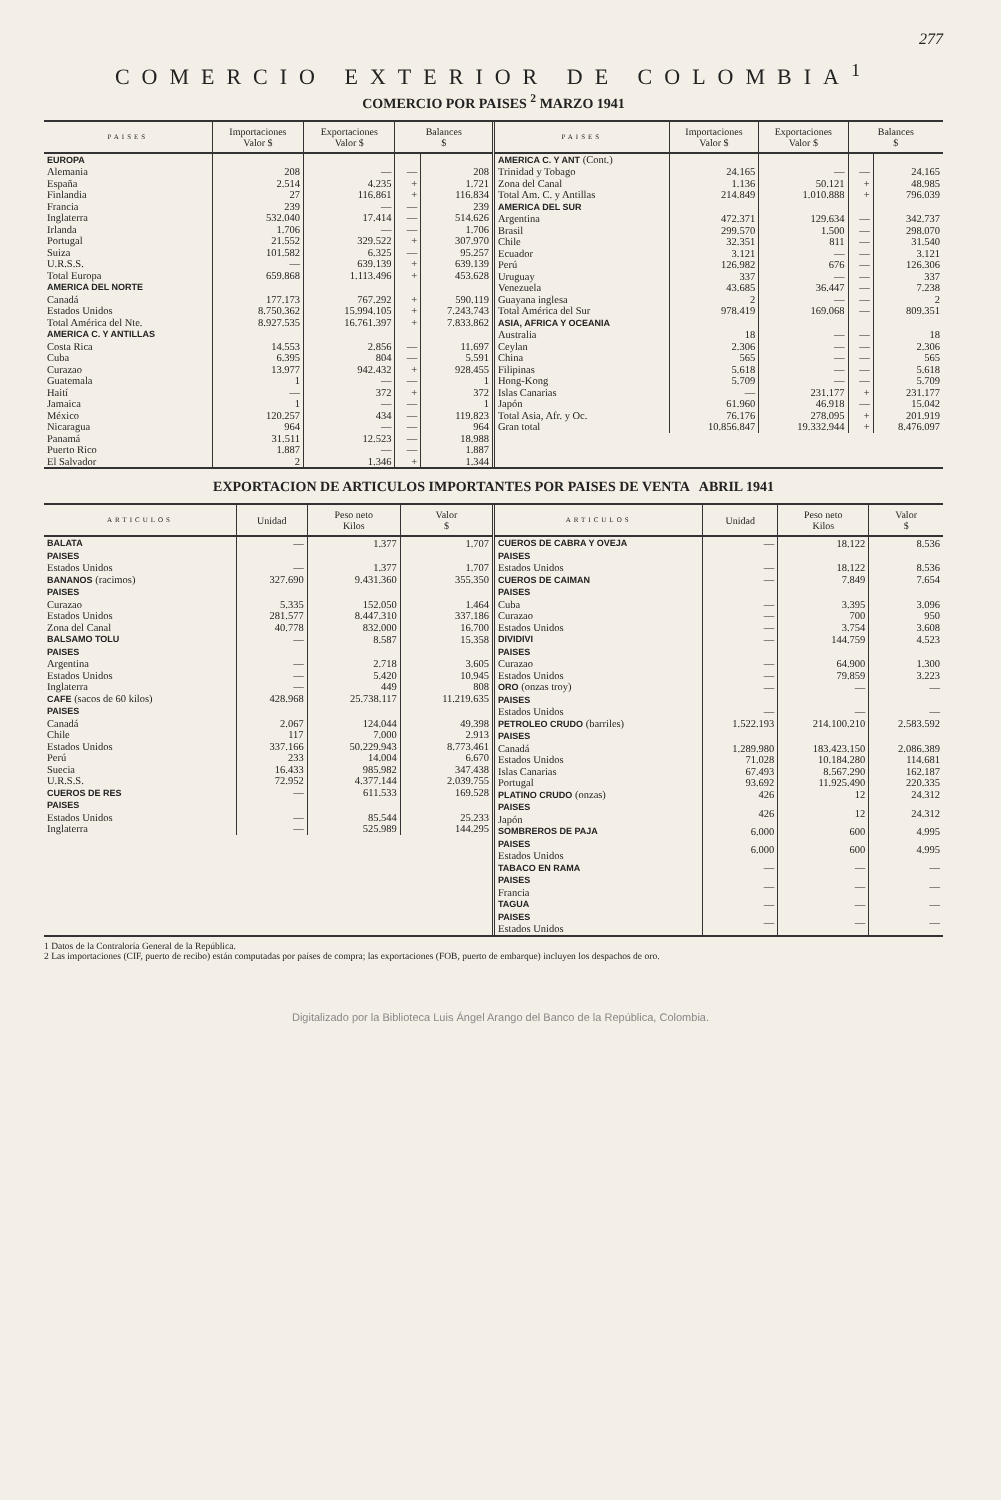277
COMERCIO EXTERIOR DE COLOMBIA<sup>1</sup>
COMERCIO POR PAISES <sup>2</sup> MARZO 1941
| PAISES | Importaciones Valor $ | Exportaciones Valor $ | Balances $ | |
| --- | --- | --- | --- | --- |
| EUROPA | | | | |
| Alemania | 208 | — | — | 208 |
| España | 2.514 | 4.235 | + | 1.721 |
| Finlandia | 27 | 116.861 | + | 116.834 |
| Francia | 239 | — | — | 239 |
| Inglaterra | 532.040 | 17.414 | — | 514.626 |
| Irlanda | 1.706 | — | — | 1.706 |
| Portugal | 21.552 | 329.522 | + | 307.970 |
| Suiza | 101.582 | 6.325 | — | 95.257 |
| U.R.S.S. | — | 639.139 | + | 639.139 |
| Total Europa | 659.868 | 1.113.496 | + | 453.628 |
| AMERICA DEL NORTE | | | | |
| Canadá | 177.173 | 767.292 | + | 590.119 |
| Estados Unidos | 8.750.362 | 15.994.105 | + | 7.243.743 |
| Total América del Nte. | 8.927.535 | 16.761.397 | + | 7.833.862 |
| AMERICA C. Y ANTILLAS | | | | |
| Costa Rica | 14.553 | 2.856 | — | 11.697 |
| Cuba | 6.395 | 804 | — | 5.591 |
| Curazao | 13.977 | 942.432 | + | 928.455 |
| Guatemala | 1 | — | — | 1 |
| Haití | — | 372 | + | 372 |
| Jamaica | 1 | — | — | 1 |
| México | 120.257 | 434 | — | 119.823 |
| Nicaragua | 964 | — | — | 964 |
| Panamá | 31.511 | 12.523 | — | 18.988 |
| Puerto Rico | 1.887 | — | — | 1.887 |
| El Salvador | 2 | 1.346 | + | 1.344 |
| PAISES | Importaciones Valor $ | Exportaciones Valor $ | Balances $ | |
| --- | --- | --- | --- | --- |
| AMERICA C. Y ANT (Cont.) | | | | |
| Trinidad y Tobago | 24.165 | — | — | 24.165 |
| Zona del Canal | 1.136 | 50.121 | + | 48.985 |
| Total Am. C. y Antillas | 214.849 | 1.010.888 | + | 796.039 |
| AMERICA DEL SUR | | | | |
| Argentina | 472.371 | 129.634 | — | 342.737 |
| Brasil | 299.570 | 1.500 | — | 298.070 |
| Chile | 32.351 | 811 | — | 31.540 |
| Ecuador | 3.121 | — | — | 3.121 |
| Perú | 126.982 | 676 | — | 126.306 |
| Uruguay | 337 | — | — | 337 |
| Venezuela | 43.685 | 36.447 | — | 7.238 |
| Guayana inglesa | 2 | — | — | 2 |
| Total América del Sur | 978.419 | 169.068 | — | 809.351 |
| ASIA, AFRICA Y OCEANIA | | | | |
| Australia | 18 | — | — | 18 |
| Ceylan | 2.306 | — | — | 2.306 |
| China | 565 | — | — | 565 |
| Filipinas | 5.618 | — | — | 5.618 |
| Hong-Kong | 5.709 | — | — | 5.709 |
| Islas Canarias | — | 231.177 | + | 231.177 |
| Japón | 61.960 | 46.918 | — | 15.042 |
| Total Asia, Afr. y Oc. | 76.176 | 278.095 | + | 201.919 |
| Gran total | 10.856.847 | 19.332.944 | + | 8.476.097 |
EXPORTACION DE ARTICULOS IMPORTANTES POR PAISES DE VENTA ABRIL 1941
| ARTICULOS | Unidad | Peso neto Kilos | Valor $ |
| --- | --- | --- | --- |
| BALATA | — | 1.377 | 1.707 |
| PAISES | | | |
| Estados Unidos | — | 1.377 | 1.707 |
| BANANOS (racimos) | 327.690 | 9.431.360 | 355.350 |
| PAISES | | | |
| Curazao | 5.335 | 152.050 | 1.464 |
| Estados Unidos | 281.577 | 8.447.310 | 337.186 |
| Zona del Canal | 40.778 | 832.000 | 16.700 |
| BALSAMO TOLU | — | 8.587 | 15.358 |
| PAISES | | | |
| Argentina | — | 2.718 | 3.605 |
| Estados Unidos | — | 5.420 | 10.945 |
| Inglaterra | — | 449 | 808 |
| CAFE (sacos de 60 kilos) | 428.968 | 25.738.117 | 11.219.635 |
| PAISES | | | |
| Canadá | 2.067 | 124.044 | 49.398 |
| Chile | 117 | 7.000 | 2.913 |
| Estados Unidos | 337.166 | 50.229.943 | 8.773.461 |
| Perú | 233 | 14.004 | 6.670 |
| Suecia | 16.433 | 985.982 | 347.438 |
| U.R.S.S. | 72.952 | 4.377.144 | 2.039.755 |
| CUEROS DE RES | — | 611.533 | 169.528 |
| PAISES | | | |
| Estados Unidos | — | 85.544 | 25.233 |
| Inglaterra | — | 525.989 | 144.295 |
| ARTICULOS | Unidad | Peso neto Kilos | Valor $ |
| --- | --- | --- | --- |
| CUEROS DE CABRA Y OVEJA | — | 18.122 | 8.536 |
| PAISES | | | |
| Estados Unidos | — | 18.122 | 8.536 |
| CUEROS DE CAIMAN | — | 7.849 | 7.654 |
| PAISES | | | |
| Cuba | — | 3.395 | 3.096 |
| Curazao | — | 700 | 950 |
| Estados Unidos | — | 3.754 | 3.608 |
| DIVIDIVI | — | 144.759 | 4.523 |
| PAISES | | | |
| Curazao | — | 64.900 | 1.300 |
| Estados Unidos | — | 79.859 | 3.223 |
| ORO (onzas troy) | — | — | — |
| PAISES | | | |
| Estados Unidos | — | — | — |
| PETROLEO CRUDO (barriles) | 1.522.193 | 214.100.210 | 2.583.592 |
| PAISES | | | |
| Canadá | 1.289.980 | 183.423.150 | 2.086.389 |
| Estados Unidos | 71.028 | 10.184.280 | 114.681 |
| Islas Canarias | 67.493 | 8.567.290 | 162.187 |
| Portugal | 93.692 | 11.925.490 | 220.335 |
| PLATINO CRUDO (onzas) | 426 | 12 | 24.312 |
| PAISES Japón | 426 | 12 | 24.312 |
| SOMBREROS DE PAJA | 6.000 | 600 | 4.995 |
| PAISES Estados Unidos | 6.000 | 600 | 4.995 |
| TABACO EN RAMA | — | — | — |
| PAISES Francia | — | — | — |
| TAGUA | — | — | — |
| PAISES Estados Unidos | — | — | — |
1 Datos de la Contraloría General de la República.
2 Las importaciones (CIF, puerto de recibo) están computadas por países de compra; las exportaciones (FOB, puerto de embarque) incluyen los despachos de oro.
Digitalizado por la Biblioteca Luis Ángel Arango del Banco de la República, Colombia.